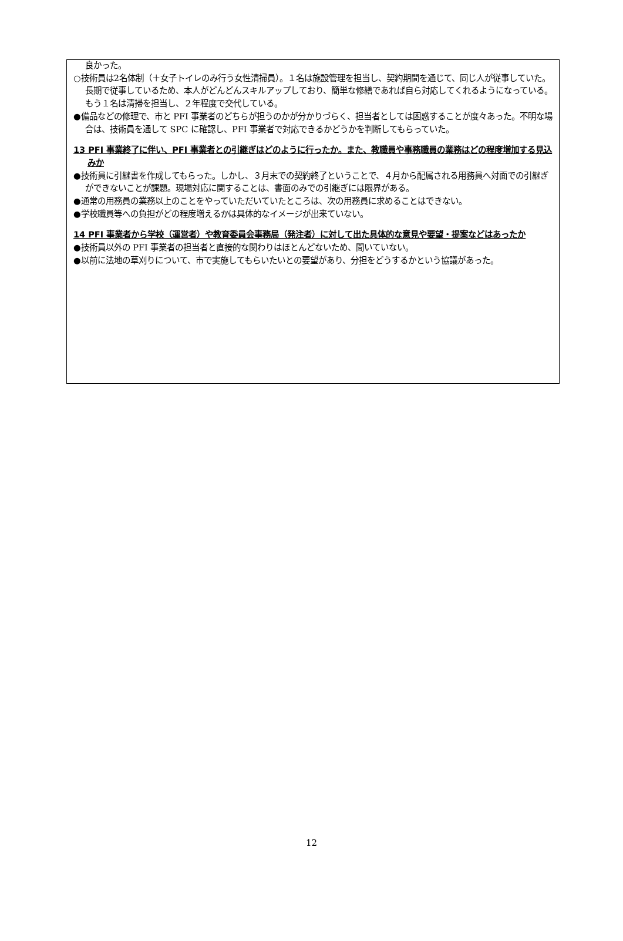良かった。
○技術員は2名体制（＋女子トイレのみ行う女性清掃員）。１名は施設管理を担当し、契約期間を通じて、同じ人が従事していた。長期で従事しているため、本人がどんどんスキルアップしており、簡単な修繕であれば自ら対応してくれるようになっている。もう１名は清掃を担当し、２年程度で交代している。
●備品などの修理で、市と PFI 事業者のどちらが担うのかが分かりづらく、担当者としては困惑することが度々あった。不明な場合は、技術員を通して SPC に確認し、PFI 事業者で対応できるかどうかを判断してもらっていた。
13 PFI 事業終了に伴い、PFI 事業者との引継ぎはどのように行ったか。また、教職員や事務職員の業務はどの程度増加する見込みか
●技術員に引継書を作成してもらった。しかし、３月末での契約終了ということで、４月から配属される用務員へ対面での引継ぎができないことが課題。現場対応に関することは、書面のみでの引継ぎには限界がある。
●通常の用務員の業務以上のことをやっていただいていたところは、次の用務員に求めることはできない。
●学校職員等への負担がどの程度増えるかは具体的なイメージが出来ていない。
14 PFI 事業者から学校（運営者）や教育委員会事務局（発注者）に対して出た具体的な意見や要望・提案などはあったか
●技術員以外の PFI 事業者の担当者と直接的な関わりはほとんどないため、聞いていない。
●以前に法地の草刈りについて、市で実施してもらいたいとの要望があり、分担をどうするかという協議があった。
12